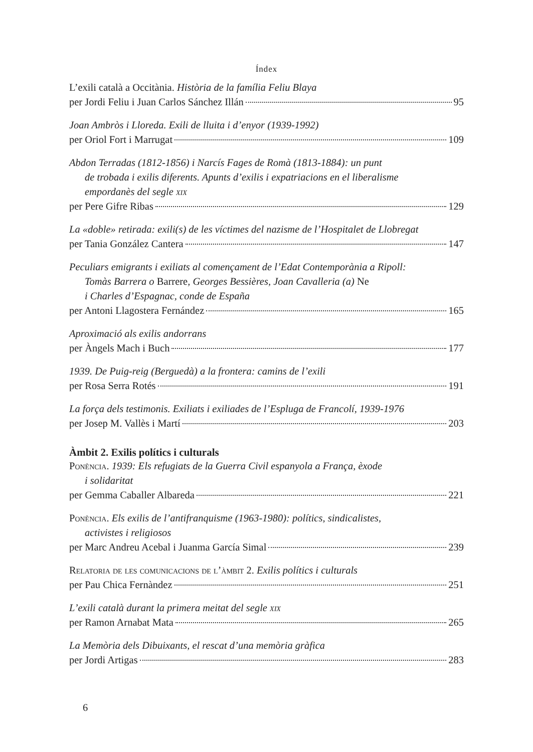Índex
L’exili català a Occitània. Història de la família Feliu Blaya
per Jordi Feliu i Juan Carlos Sánchez Illán 95
Joan Ambròs i Lloreda. Exili de lluita i d’enyor (1939-1992)
per Oriol Fort i Marrugat 109
Abdon Terradas (1812-1856) i Narcís Fages de Romà (1813-1884): un punt
de trobada i exilis diferents. Apunts d’exilis i expatriacions en el liberalisme
empordanès del segle xix
per Pere Gifre Ribas 129
La «doble» retirada: exili(s) de les víctimes del nazisme de l’Hospitalet de Llobregat
per Tania González Cantera 147
Peculiars emigrants i exiliats al començament de l’Edat Contemporània a Ripoll:
Tomàs Barrera o Barrere, Georges Bessières, Joan Cavalleria (a) Ne
i Charles d’Espagnac, conde de España
per Antoni Llagostera Fernández 165
Aproximació als exilis andorrans
per Àngels Mach i Buch 177
1939. De Puig-reig (Berguedà) a la frontera: camins de l’exili
per Rosa Serra Rotés 191
La força dels testimonis. Exiliats i exiliades de l’Espluga de Francolí, 1939-1976
per Josep M. Vallès i Martí 203
Àmbit 2. Exilis polítics i culturals
Ponència. 1939: Els refugiats de la Guerra Civil espanyola a França, èxode
i solidaritat
per Gemma Caballer Albareda 221
Ponència. Els exilis de l’antifranquisme (1963-1980): polítics, sindicalistes,
activistes i religiosos
per Marc Andreu Acebal i Juanma García Simal 239
Relatoria de les comunicacions de l’àmbit 2. Exilis polítics i culturals
per Pau Chica Fernàndez 251
L’exili català durant la primera meitat del segle xix
per Ramon Arnabat Mata 265
La Memòria dels Dibuixants, el rescat d’una memòria gràfica
per Jordi Artigas 283
6